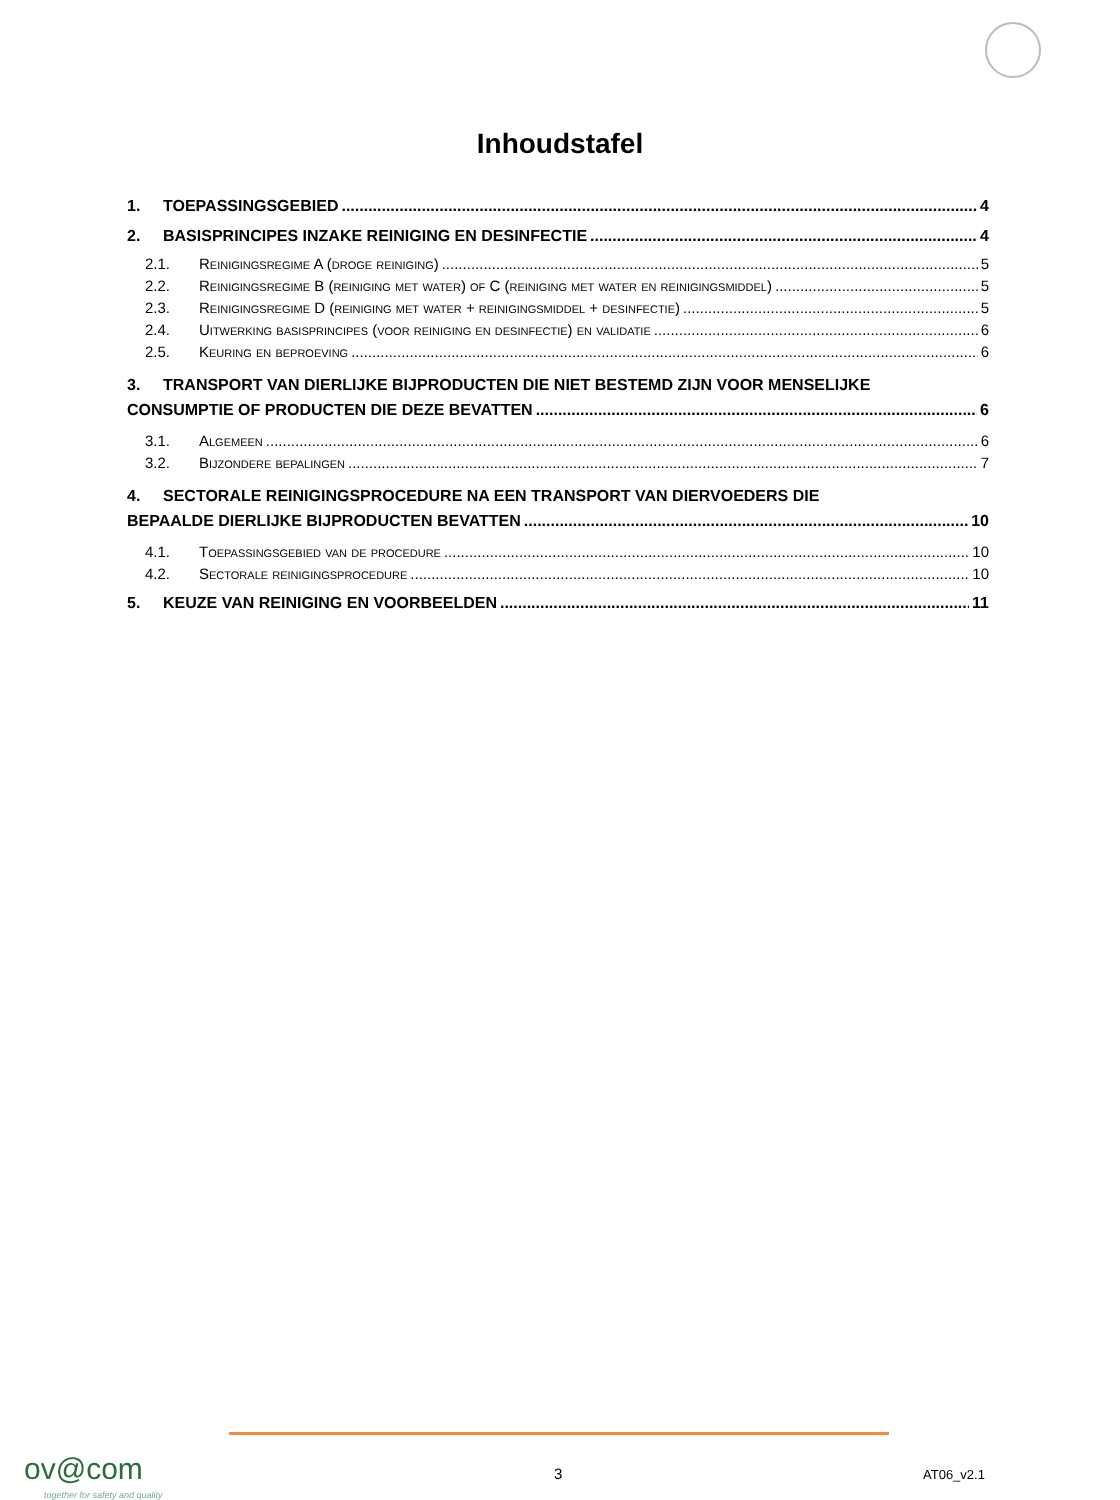Inhoudstafel
1. TOEPASSINGSGEBIED 4
2. BASISPRINCIPES INZAKE REINIGING EN DESINFECTIE 4
2.1. Reinigingsregime A (droge reiniging) 5
2.2. Reinigingsregime B (reiniging met water) of C (reiniging met water en reinigingsmiddel) 5
2.3. Reinigingsregime D (reiniging met water + reinigingsmiddel + desinfectie) 5
2.4. Uitwerking basisprincipes (voor reiniging en desinfectie) en validatie 6
2.5. Keuring en beproeving 6
3. TRANSPORT VAN DIERLIJKE BIJPRODUCTEN DIE NIET BESTEMD ZIJN VOOR MENSELIJKE
CONSUMPTIE OF PRODUCTEN DIE DEZE BEVATTEN 6
3.1. Algemeen 6
3.2. Bijzondere bepalingen 7
4. SECTORALE REINIGINGSPROCEDURE NA EEN TRANSPORT VAN DIERVOEDERS DIE
BEPAALDE DIERLIJKE BIJPRODUCTEN BEVATTEN 10
4.1. Toepassingsgebied van de procedure 10
4.2. Sectorale reinigingsprocedure 10
5. KEUZE VAN REINIGING EN VOORBEELDEN 11
ov@com
together for safety and quality
3 AT06_v2.1